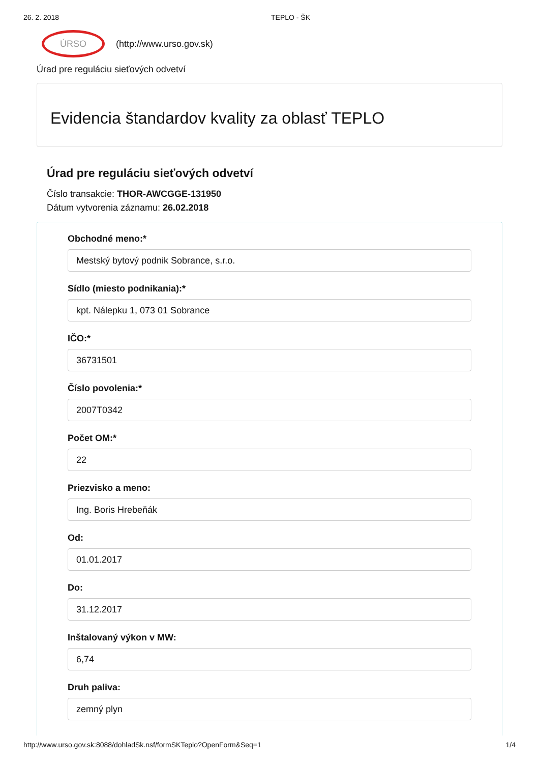26. 2. 2018 TEPLO - ŠK
ÚRSO
(http://www.urso.gov.sk)
Úrad pre reguláciu sieťových odvetví
Evidencia štandardov kvality za oblasť TEPLO
Úrad pre reguláciu sieťových odvetví
Číslo transakcie: THOR-AWCGGE-131950
Dátum vytvorenia záznamu: 26.02.2018
Obchodné meno:*
Mestský bytový podnik Sobrance, s.r.o.
Sídlo (miesto podnikania):*
kpt. Nálepku 1, 073 01 Sobrance
IČO:*
36731501
Číslo povolenia:*
2007T0342
Počet OM:*
22
Priezvisko a meno:
Ing. Boris Hrebeňák
Od:
01.01.2017
Do:
31.12.2017
Inštalovaný výkon v MW:
6,74
Druh paliva:
zemný plyn
http://www.urso.gov.sk:8088/dohladSk.nsf/formSKTeplo?OpenForm&Seq=1 1/4